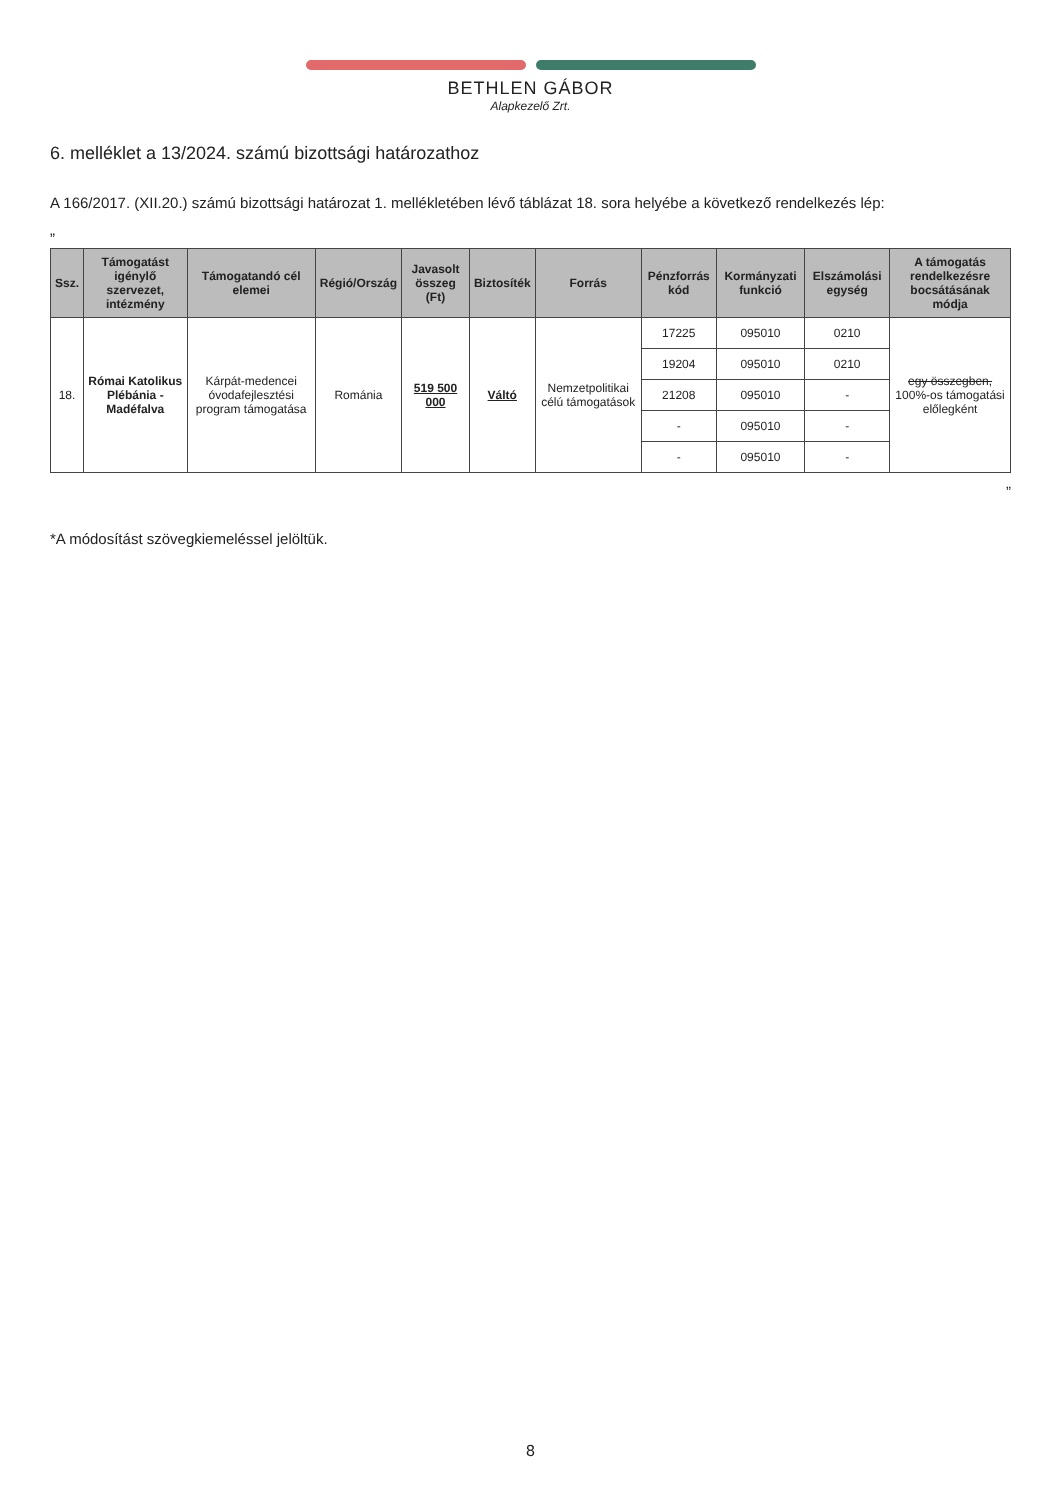BETHLEN GÁBOR
Alapkezelő Zrt.
6. melléklet a 13/2024. számú bizottsági határozathoz
A 166/2017. (XII.20.) számú bizottsági határozat 1. mellékletében lévő táblázat 18. sora helyébe a következő rendelkezés lép:
„
| Ssz. | Támogatást igénylő szervezet, intézmény | Támogatandó cél elemei | Régió/Ország | Javasolt összeg (Ft) | Biztosíték | Forrás | Pénzforrás kód | Kormányzati funkció | Elszámolási egység | A támogatás rendelkezésre bocsátásának módja |
| --- | --- | --- | --- | --- | --- | --- | --- | --- | --- | --- |
| 18. | Római Katolikus Plébánia - Madéfalva | Kárpát-medencei óvodafejlesztési program támogatása | Románia | 519 500 000 | Váltó | Nemzetpolitikai célú támogatások | 17225 | 095010 | 0210 | egy összegben, 100%-os támogatási előlegként |
| | | | | | | | 19204 | 095010 | 0210 | |
| | | | | | | | 21208 | 095010 | - | |
| | | | | | | | - | 095010 | - | |
| | | | | | | | - | 095010 | - | |
”
*A módosítást szövegkiemeléssel jelöltük.
8